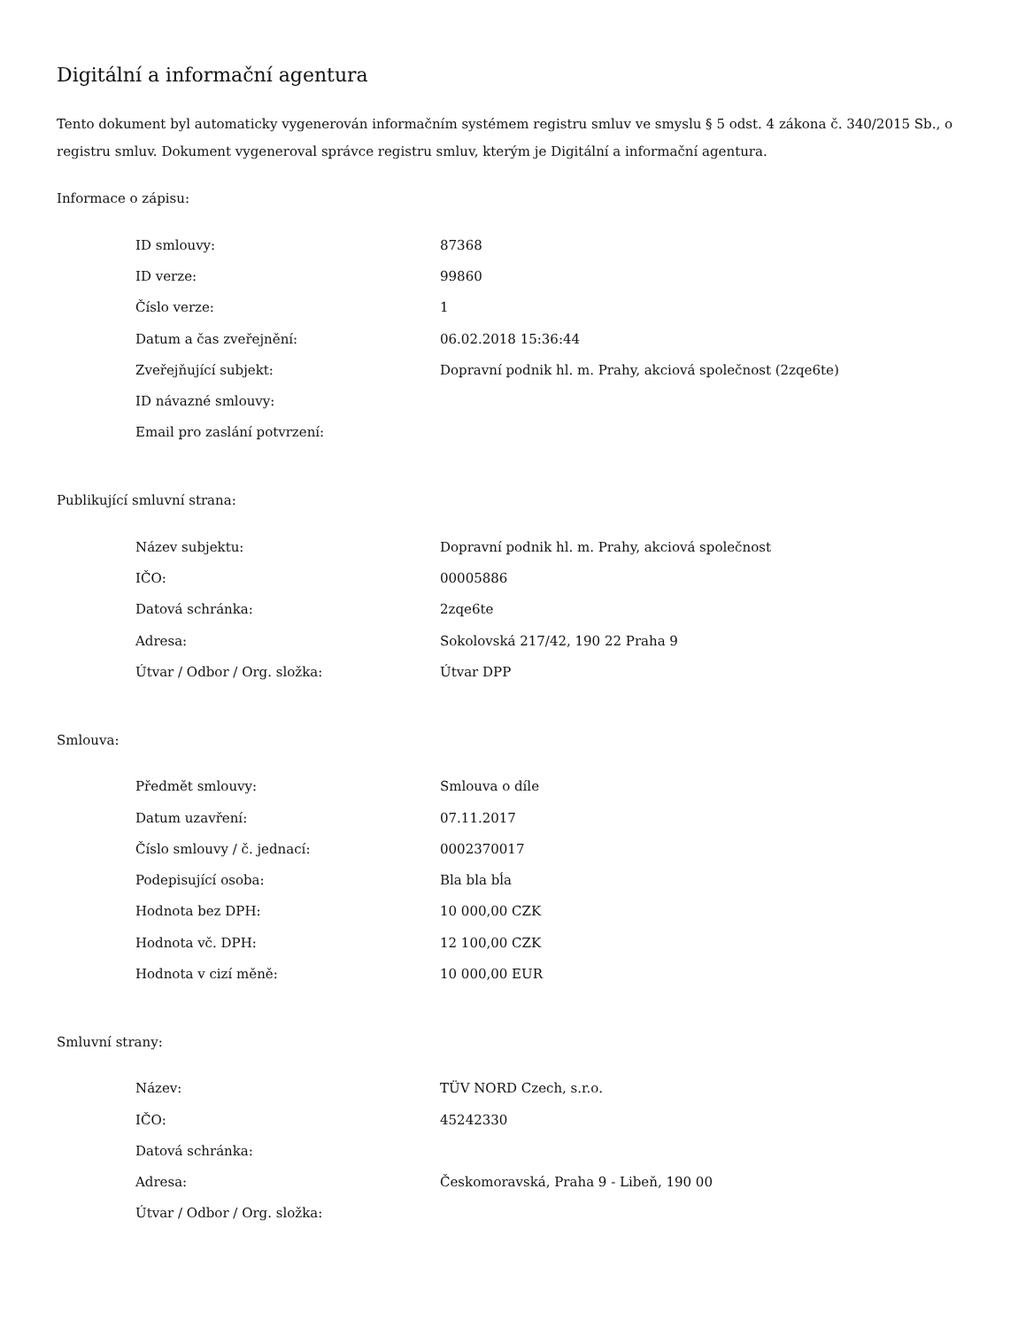Digitální a informační agentura
Tento dokument byl automaticky vygenerován informačním systémem registru smluv ve smyslu § 5 odst. 4 zákona č. 340/2015 Sb., o registru smluv. Dokument vygeneroval správce registru smluv, kterým je Digitální a informační agentura.
Informace o zápisu:
| ID smlouvy: | 87368 |
| ID verze: | 99860 |
| Číslo verze: | 1 |
| Datum a čas zveřejnění: | 06.02.2018 15:36:44 |
| Zveřejňující subjekt: | Dopravní podnik hl. m. Prahy, akciová společnost (2zqe6te) |
| ID návazné smlouvy: | |
| Email pro zaslání potvrzení: | |
Publikující smluvní strana:
| Název subjektu: | Dopravní podnik hl. m. Prahy, akciová společnost |
| IČO: | 00005886 |
| Datová schránka: | 2zqe6te |
| Adresa: | Sokolovská 217/42, 190 22 Praha 9 |
| Útvar / Odbor / Org. složka: | Útvar DPP |
Smlouva:
| Předmět smlouvy: | Smlouva o díle |
| Datum uzavření: | 07.11.2017 |
| Číslo smlouvy / č. jednací: | 0002370017 |
| Podepisující osoba: | Bla bla bĺa |
| Hodnota bez DPH: | 10 000,00 CZK |
| Hodnota vč. DPH: | 12 100,00 CZK |
| Hodnota v cizí měně: | 10 000,00 EUR |
Smluvní strany:
| Název: | TÜV NORD Czech, s.r.o. |
| IČO: | 45242330 |
| Datová schránka: | |
| Adresa: | Českomoravská, Praha 9 - Libeň, 190 00 |
| Útvar / Odbor / Org. složka: | |